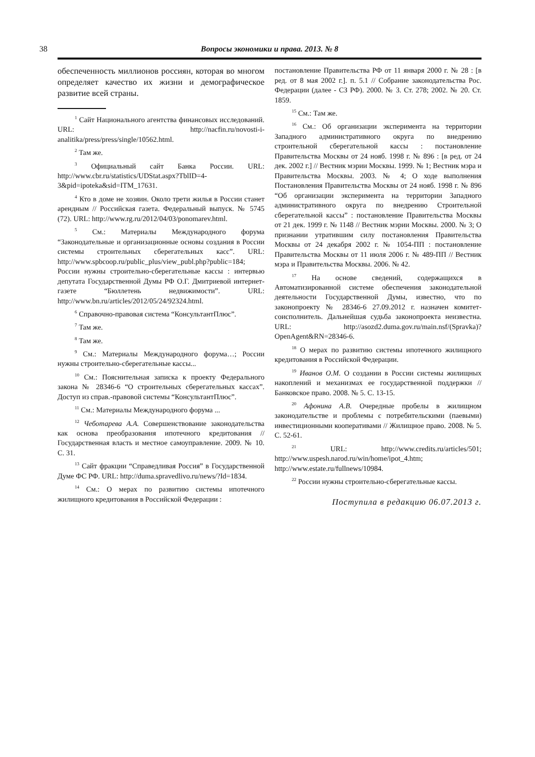38 Вопросы экономики и права. 2013. № 8
обеспеченность миллионов россиян, которая во многом определяет качество их жизни и демографическое развитие всей страны.
<sup>1</sup> Сайт Национального агентства финансовых исследований. URL: http://nacfin.ru/novosti-i-analitika/press/press/single/10562.html.
<sup>2</sup> Там же.
<sup>3</sup> Официальный сайт Банка России. URL: http://www.cbr.ru/statistics/UDStat.aspx?TblID=4-3&pid=ipoteka&sid=ITM_17631.
<sup>4</sup> Кто в доме не хозяин. Около трети жилья в России станет арендным // Российская газета. Федеральный выпуск. № 5745 (72). URL: http://www.rg.ru/2012/04/03/ponomarev.html.
<sup>5</sup> См.: Материалы Международного форума “Законодательные и организационные основы создания в России системы строительных сберегательных касс”. URL: http://www.spbcoop.ru/public_plus/view_publ.php?public=184; России нужны строительно-сберегательные кассы : интервью депутата Государственной Думы РФ О.Г. Дмитриевой интернет-газете “Бюллетень недвижимости”. URL: http://www.bn.ru/articles/2012/05/24/92324.html.
<sup>6</sup> Справочно-правовая система “КонсультантПлюс”.
<sup>7</sup> Там же.
<sup>8</sup> Там же.
<sup>9</sup> См.: Материалы Международного форума…; России нужны строительно-сберегательные кассы...
<sup>10</sup> См.: Пояснительная записка к проекту Федерального закона № 28346-6 “О строительных сберегательных кассах”. Доступ из справ.-правовой системы “КонсультантПлюс”.
<sup>11</sup> См.: Материалы Международного форума ...
<sup>12</sup> Чеботарева А.А. Совершенствование законодательства как основа преобразования ипотечного кредитования // Государственная власть и местное самоуправление. 2009. № 10. С. 31.
<sup>13</sup> Сайт фракции “Справедливая Россия” в Государственной Думе ФС РФ. URL: http://duma.spravedlivo.ru/news/?Id=1834.
<sup>14</sup> См.: О мерах по развитию системы ипотечного жилищного кредитования в Российской Федерации :
постановление Правительства РФ от 11 января 2000 г. № 28 : [в ред. от 8 мая 2002 г.]. п. 5.1 // Собрание законодательства Рос. Федерации (далее - СЗ РФ). 2000. № 3. Ст. 278; 2002. № 20. Ст. 1859.
<sup>15</sup> См.: Там же.
<sup>16</sup> См.: Об организации эксперимента на территории Западного административного округа по внедрению строительной сберегательной кассы : постановление Правительства Москвы от 24 нояб. 1998 г. № 896 : [в ред. от 24 дек. 2002 г.] // Вестник мэрии Москвы. 1999. № 1; Вестник мэра и Правительства Москвы. 2003. № 4; О ходе выполнения Постановления Правительства Москвы от 24 нояб. 1998 г. № 896 “Об организации эксперимента на территории Западного административного округа по внедрению Строительной сберегательной кассы” : постановление Правительства Москвы от 21 дек. 1999 г. № 1148 // Вестник мэрии Москвы. 2000. № 3; О признании утратившим силу постановления Правительства Москвы от 24 декабря 2002 г. № 1054-ПП : постановление Правительства Москвы от 11 июля 2006 г. № 489-ПП // Вестник мэра и Правительства Москвы. 2006. № 42.
<sup>17</sup> На основе сведений, содержащихся в Автоматизированной системе обеспечения законодательной деятельности Государственной Думы, известно, что по законопроекту № 28346-6 27.09.2012 г. назначен комитет-соисполнитель. Дальнейшая судьба законопроекта неизвестна. URL: http://asozd2.duma.gov.ru/main.nsf/(Spravka)?OpenAgent&RN=28346-6.
<sup>18</sup> О мерах по развитию системы ипотечного жилищного кредитования в Российской Федерации.
<sup>19</sup> Иванов О.М. О создании в России системы жилищных накоплений и механизмах ее государственной поддержки // Банковское право. 2008. № 5. С. 13-15.
<sup>20</sup> Афонина А.В. Очередные пробелы в жилищном законодательстве и проблемы с потребительскими (паевыми) инвестиционными кооперативами // Жилищное право. 2008. № 5. С. 52-61.
<sup>21</sup> URL: http://www.credits.ru/articles/501; http://www.uspesh.narod.ru/win/home/ipot_4.htm; http://www.estate.ru/fullnews/10984.
<sup>22</sup> России нужны строительно-сберегательные кассы.
Поступила в редакцию 06.07.2013 г.